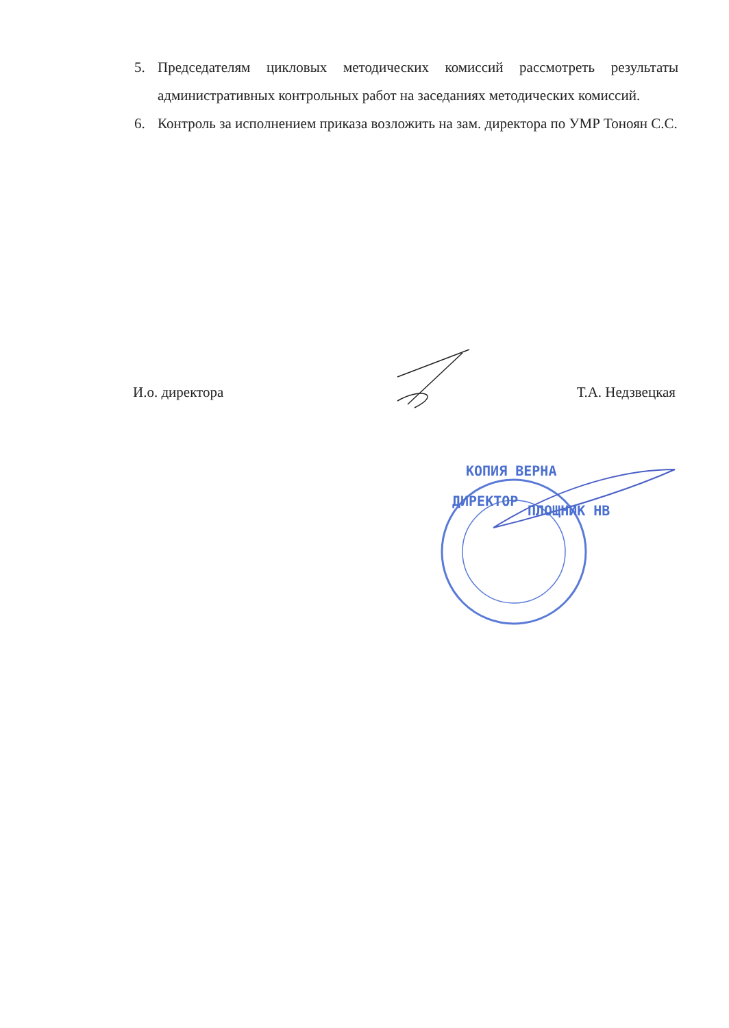5. Председателям цикловых методических комиссий рассмотреть результаты административных контрольных работ на заседаниях методических комиссий.
6. Контроль за исполнением приказа возложить на зам. директора по УМР Тоноян С.С.
И.о. директора Т.А. Недзвецкая
КОПИЯ ВЕРНА
ДИРЕКТОР
ПЛОЩНИК НВ